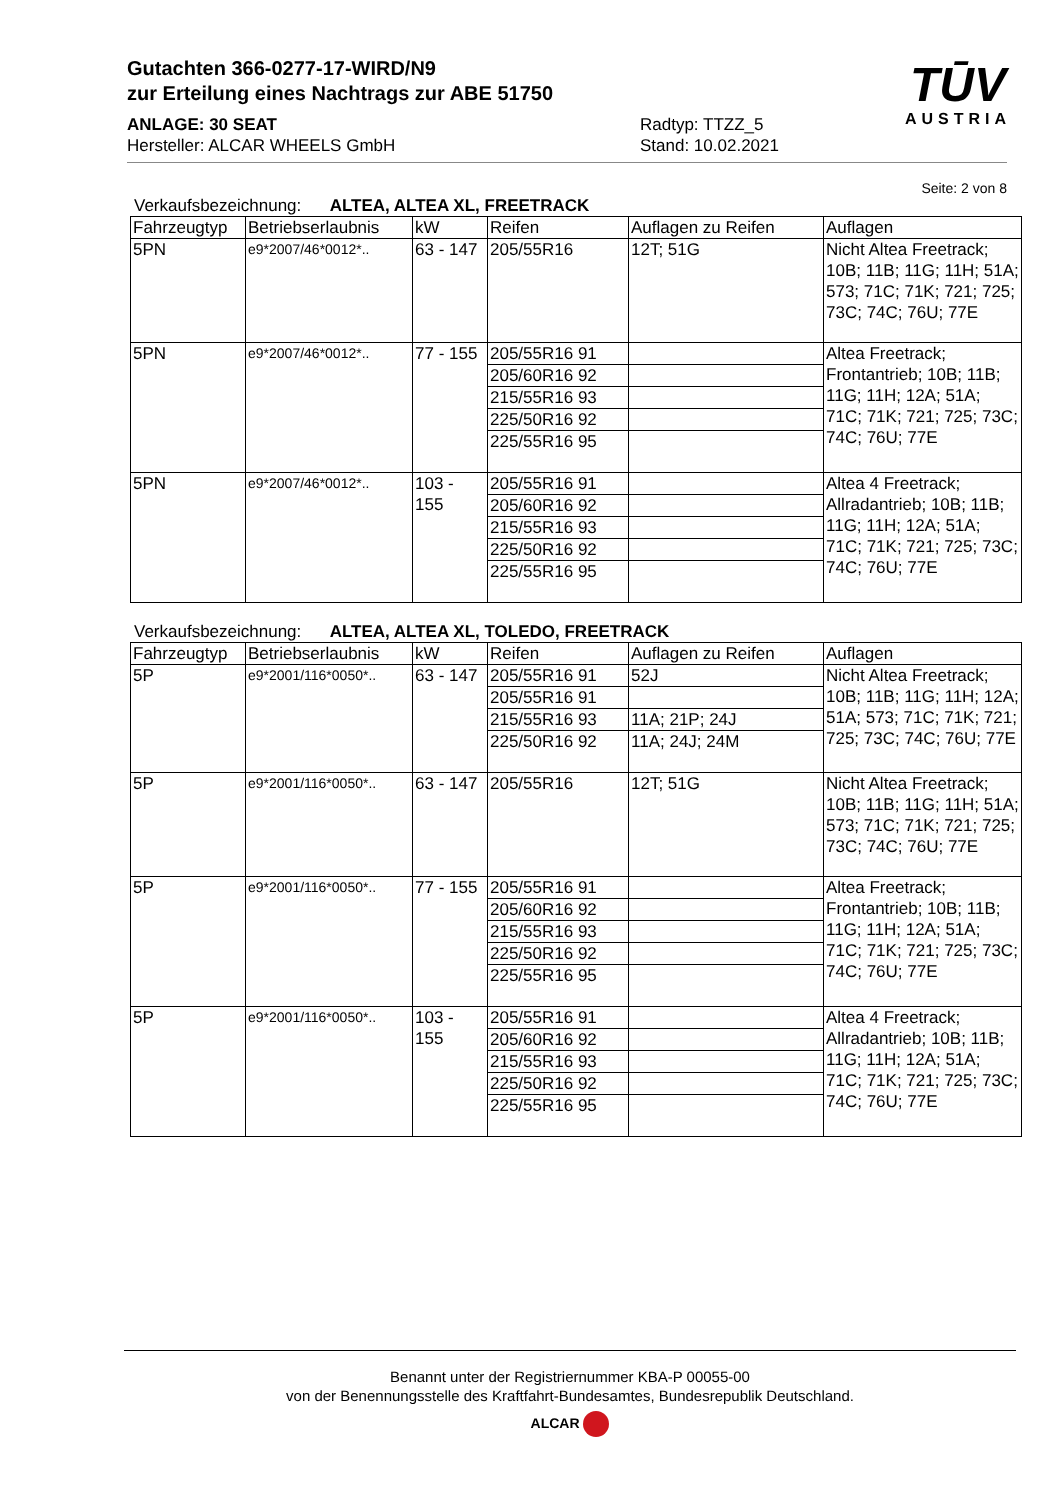Gutachten 366-0277-17-WIRD/N9
zur Erteilung eines Nachtrags zur ABE 51750
ANLAGE: 30 SEAT
Hersteller: ALCAR WHEELS GmbH
Radtyp: TTZZ_5
Stand: 10.02.2021
TŪV
AUSTRIA
Seite: 2 von 8
Verkaufsbezeichnung: ALTEA, ALTEA XL, FREETRACK
| Fahrzeugtyp | Betriebserlaubnis | kW | Reifen | Auflagen zu Reifen | Auflagen |
| --- | --- | --- | --- | --- | --- |
| 5PN | e9*2007/46*0012*.. | 63 - 147 | 205/55R16 | 12T; 51G | Nicht Altea Freetrack; 10B; 11B; 11G; 11H; 51A; 573; 71C; 71K; 721; 725; 73C; 74C; 76U; 77E |
| 5PN | e9*2007/46*0012*.. | 77 - 155 | 205/55R16 91 | | Altea Freetrack; Frontantrieb; 10B; 11B; 11G; 11H; 12A; 51A; 71C; 71K; 721; 725; 73C; 74C; 76U; 77E |
| | | | 205/60R16 92 | | |
| | | | 215/55R16 93 | | |
| | | | 225/50R16 92 | | |
| | | | 225/55R16 95 | | |
| 5PN | e9*2007/46*0012*.. | 103 - 155 | 205/55R16 91 | | Altea 4 Freetrack; Allradantrieb; 10B; 11B; 11G; 11H; 12A; 51A; 71C; 71K; 721; 725; 73C; 74C; 76U; 77E |
| | | | 205/60R16 92 | | |
| | | | 215/55R16 93 | | |
| | | | 225/50R16 92 | | |
| | | | 225/55R16 95 | | |
Verkaufsbezeichnung: ALTEA, ALTEA XL, TOLEDO, FREETRACK
| Fahrzeugtyp | Betriebserlaubnis | kW | Reifen | Auflagen zu Reifen | Auflagen |
| --- | --- | --- | --- | --- | --- |
| 5P | e9*2001/116*0050*.. | 63 - 147 | 205/55R16 91 | 52J | Nicht Altea Freetrack; 10B; 11B; 11G; 11H; 12A; 51A; 573; 71C; 71K; 721; 725; 73C; 74C; 76U; 77E |
| | | | 205/55R16 91 | | |
| | | | 215/55R16 93 | 11A; 21P; 24J | |
| | | | 225/50R16 92 | 11A; 24J; 24M | |
| 5P | e9*2001/116*0050*.. | 63 - 147 | 205/55R16 | 12T; 51G | Nicht Altea Freetrack; 10B; 11B; 11G; 11H; 51A; 573; 71C; 71K; 721; 725; 73C; 74C; 76U; 77E |
| 5P | e9*2001/116*0050*.. | 77 - 155 | 205/55R16 91 | | Altea Freetrack; Frontantrieb; 10B; 11B; 11G; 11H; 12A; 51A; 71C; 71K; 721; 725; 73C; 74C; 76U; 77E |
| | | | 205/60R16 92 | | |
| | | | 215/55R16 93 | | |
| | | | 225/50R16 92 | | |
| | | | 225/55R16 95 | | |
| 5P | e9*2001/116*0050*.. | 103 - 155 | 205/55R16 91 | | Altea 4 Freetrack; Allradantrieb; 10B; 11B; 11G; 11H; 12A; 51A; 71C; 71K; 721; 725; 73C; 74C; 76U; 77E |
| | | | 205/60R16 92 | | |
| | | | 215/55R16 93 | | |
| | | | 225/50R16 92 | | |
| | | | 225/55R16 95 | | |
Benannt unter der Registriernummer KBA-P 00055-00
von der Benennungsstelle des Kraftfahrt-Bundesamtes, Bundesrepublik Deutschland.
ALCAR